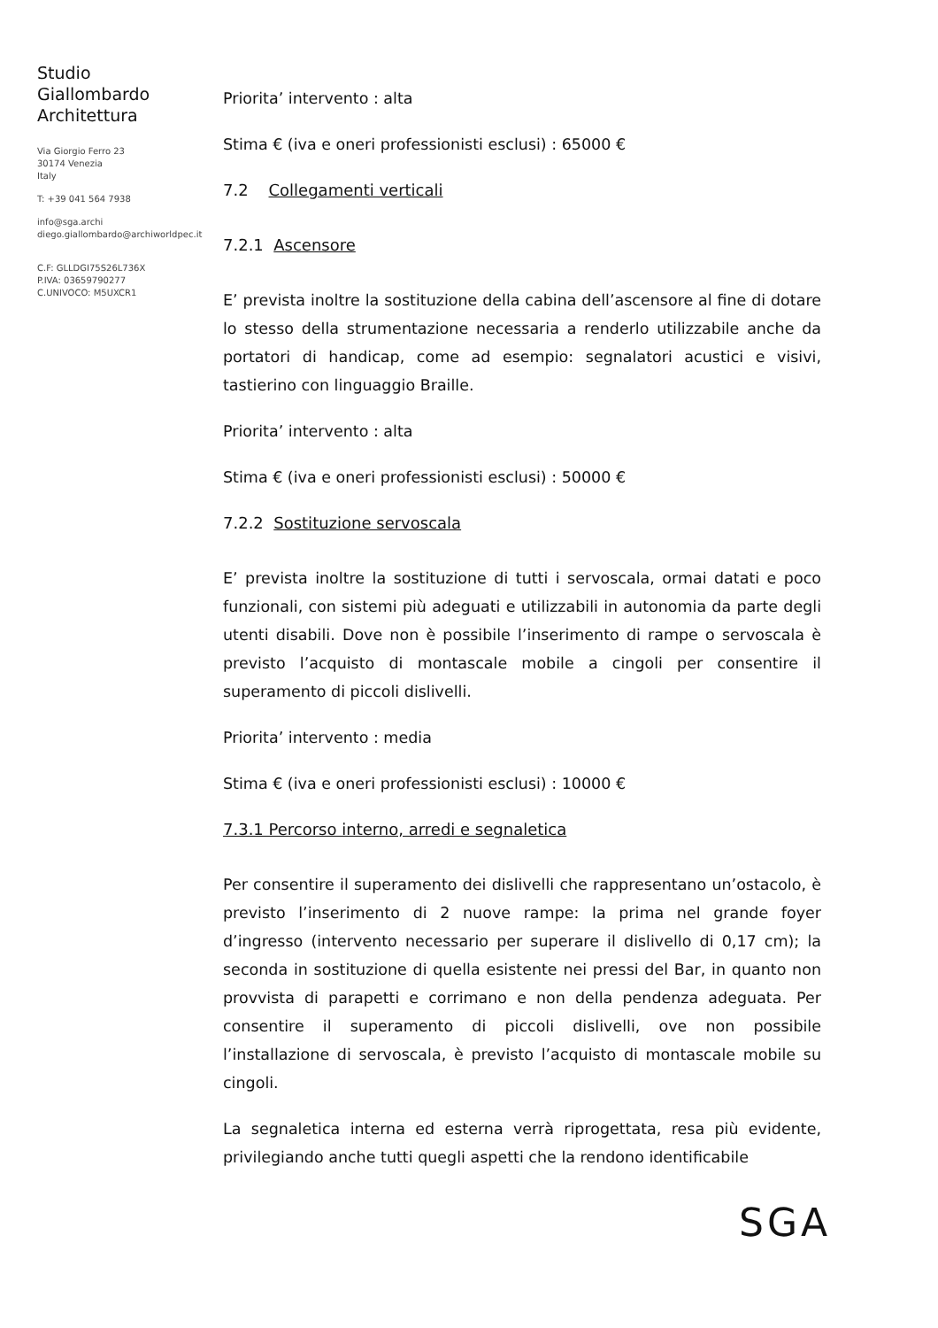Studio
Giallombardo
Architettura
Via Giorgio Ferro 23
30174 Venezia
Italy
T: +39 041 564 7938
info@sga.archi
diego.giallombardo@archiworldpec.it
C.F: GLLDGI75S26L736X
P.IVA: 03659790277
C.UNIVOCO: M5UXCR1
Priorita’ intervento : alta
Stima € (iva e oneri professionisti esclusi) : 65000 €
7.2 Collegamenti verticali
7.2.1 Ascensore
E’ prevista inoltre la sostituzione della cabina dell’ascensore al fine di dotare lo stesso della strumentazione necessaria a renderlo utilizzabile anche da portatori di handicap, come ad esempio: segnalatori acustici e visivi, tastierino con linguaggio Braille.
Priorita’ intervento : alta
Stima € (iva e oneri professionisti esclusi) : 50000 €
7.2.2 Sostituzione servoscala
E’ prevista inoltre la sostituzione di tutti i servoscala, ormai datati e poco funzionali, con sistemi più adeguati e utilizzabili in autonomia da parte degli utenti disabili. Dove non è possibile l’inserimento di rampe o servoscala è previsto l’acquisto di montascale mobile a cingoli per consentire il superamento di piccoli dislivelli.
Priorita’ intervento : media
Stima € (iva e oneri professionisti esclusi) : 10000 €
7.3.1 Percorso interno, arredi e segnaletica
Per consentire il superamento dei dislivelli che rappresentano un’ostacolo, è previsto l’inserimento di 2 nuove rampe: la prima nel grande foyer d’ingresso (intervento necessario per superare il dislivello di 0,17 cm); la seconda in sostituzione di quella esistente nei pressi del Bar, in quanto non provvista di parapetti e corrimano e non della pendenza adeguata. Per consentire il superamento di piccoli dislivelli, ove non possibile l’installazione di servoscala, è previsto l’acquisto di montascale mobile su cingoli.
La segnaletica interna ed esterna verrà riprogettata, resa più evidente, privilegiando anche tutti quegli aspetti che la rendono identificabile
SGA